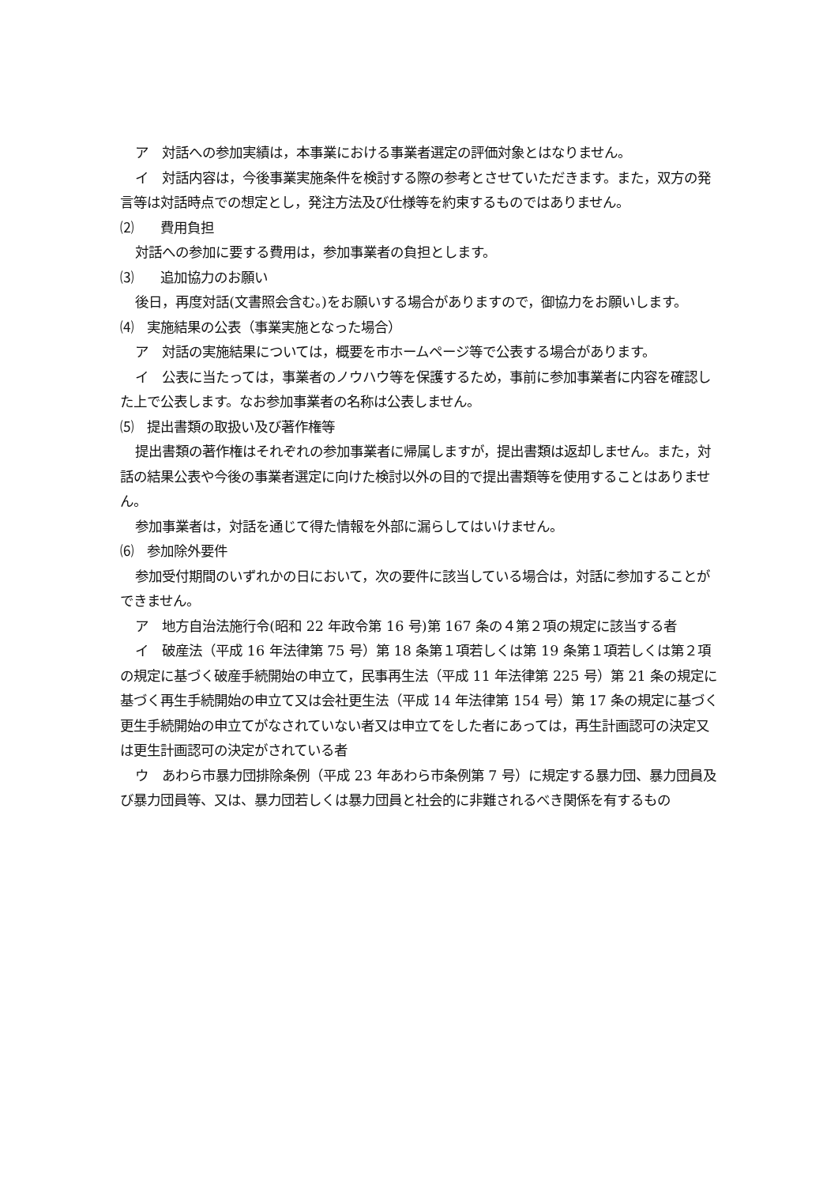ア　対話への参加実績は，本事業における事業者選定の評価対象とはなりません。
イ　対話内容は，今後事業実施条件を検討する際の参考とさせていただきます。また，双方の発言等は対話時点での想定とし，発注方法及び仕様等を約束するものではありません。
⑵　　費用負担
対話への参加に要する費用は，参加事業者の負担とします。
⑶　　追加協力のお願い
後日，再度対話(文書照会含む。)をお願いする場合がありますので，御協力をお願いします。
⑷　実施結果の公表（事業実施となった場合）
ア　対話の実施結果については，概要を市ホームページ等で公表する場合があります。
イ　公表に当たっては，事業者のノウハウ等を保護するため，事前に参加事業者に内容を確認した上で公表します。なお参加事業者の名称は公表しません。
⑸　提出書類の取扱い及び著作権等
提出書類の著作権はそれぞれの参加事業者に帰属しますが，提出書類は返却しません。また，対話の結果公表や今後の事業者選定に向けた検討以外の目的で提出書類等を使用することはありません。
参加事業者は，対話を通じて得た情報を外部に漏らしてはいけません。
⑹　参加除外要件
参加受付期間のいずれかの日において，次の要件に該当している場合は，対話に参加することができません。
ア　地方自治法施行令(昭和 22 年政令第 16 号)第 167 条の４第２項の規定に該当する者
イ　破産法（平成 16 年法律第 75 号）第 18 条第１項若しくは第 19 条第１項若しくは第２項の規定に基づく破産手続開始の申立て，民事再生法（平成 11 年法律第 225 号）第 21 条の規定に基づく再生手続開始の申立て又は会社更生法（平成 14 年法律第 154 号）第 17 条の規定に基づく更生手続開始の申立てがなされていない者又は申立てをした者にあっては，再生計画認可の決定又は更生計画認可の決定がされている者
ウ　あわら市暴力団排除条例（平成 23 年あわら市条例第 7 号）に規定する暴力団、暴力団員及び暴力団員等、又は、暴力団若しくは暴力団員と社会的に非難されるべき関係を有するもの